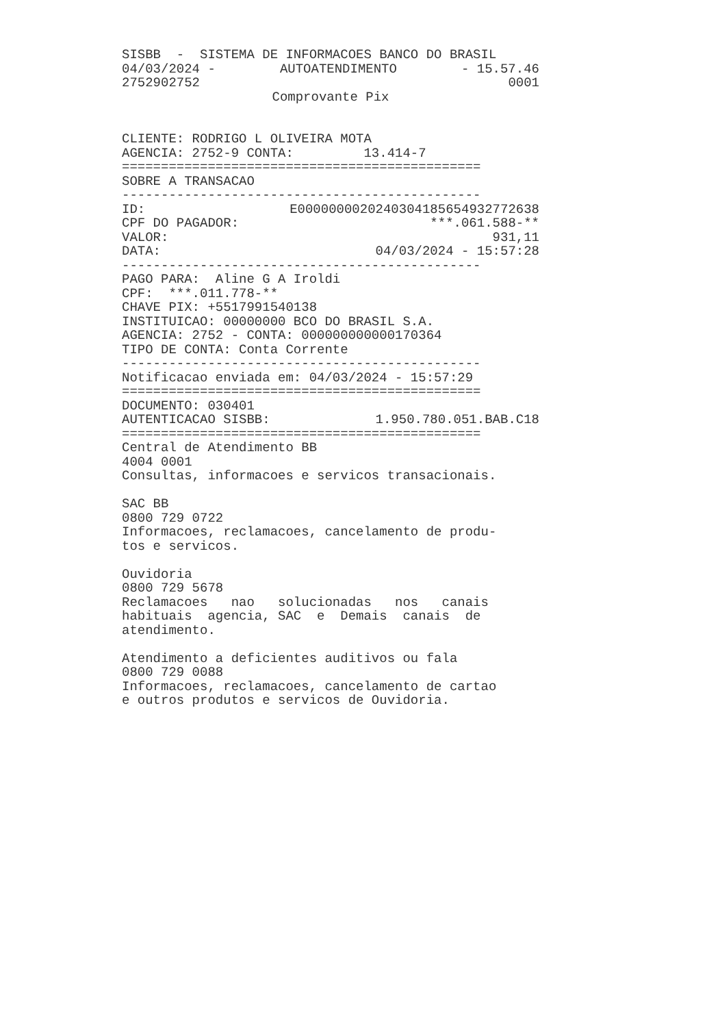SISBB - SISTEMA DE INFORMACOES BANCO DO BRASIL
04/03/2024 - AUTOATENDIMENTO - 15.57.46
2752902752 0001
Comprovante Pix
CLIENTE: RODRIGO L OLIVEIRA MOTA
AGENCIA: 2752-9 CONTA: 13.414-7
==============================================
SOBRE A TRANSACAO
----------------------------------------------
ID: E00000000202403041856549327726​38
CPF DO PAGADOR: ***.061.588-**
VALOR: 931,11
DATA: 04/03/2024 - 15:57:28
----------------------------------------------
PAGO PARA: Aline G A Iroldi
CPF: ***.011.778-**
CHAVE PIX: +5517991540138
INSTITUICAO: 00000000 BCO DO BRASIL S.A.
AGENCIA: 2752 - CONTA: 000000000000170364
TIPO DE CONTA: Conta Corrente
----------------------------------------------
Notificacao enviada em: 04/03/2024 - 15:57:29
==============================================
DOCUMENTO: 030401
AUTENTICACAO SISBB: 1.950.780.051.BAB.C18
==============================================
Central de Atendimento BB
4004 0001
Consultas, informacoes e servicos transacionais.
SAC BB
0800 729 0722
Informacoes, reclamacoes, cancelamento de produ-
tos e servicos.
Ouvidoria
0800 729 5678
Reclamacoes nao solucionadas nos canais
habituais agencia, SAC e Demais canais de
atendimento.
Atendimento a deficientes auditivos ou fala
0800 729 0088
Informacoes, reclamacoes, cancelamento de cartao
e outros produtos e servicos de Ouvidoria.